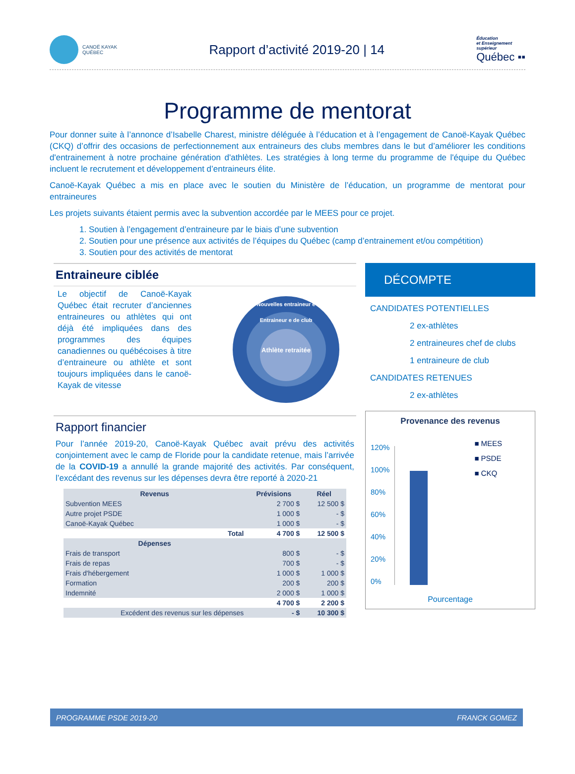CANOË KAYAK
QUÉBEC
Rapport d’activité 2019-20 | 14
Éducation
et Enseignement
supérieur
Québec ▪▪
Programme de mentorat
Pour donner suite à l’annonce d’Isabelle Charest, ministre déléguée à l’éducation et à l’engagement de Canoë-Kayak Québec (CKQ) d’offrir des occasions de perfectionnement aux entraineurs des clubs membres dans le but d’améliorer les conditions d'entrainement à notre prochaine génération d'athlètes. Les stratégies à long terme du programme de l'équipe du Québec incluent le recrutement et développement d’entraineurs élite.
Canoë-Kayak Québec a mis en place avec le soutien du Ministère de l’éducation, un programme de mentorat pour entraineures
Les projets suivants étaient permis avec la subvention accordée par le MEES pour ce projet.
1. Soutien à l’engagement d’entraineure par le biais d’une subvention
2. Soutien pour une présence aux activités de l’équipes du Québec (camp d’entrainement et/ou compétition)
3. Soutien pour des activités de mentorat
Entraineure ciblée
Le objectif de Canoë-Kayak Québec était recruter d’anciennes entraineures ou athlètes qui ont déjà été impliquées dans des programmes des équipes canadiennes ou québécoises à titre d’entraineure ou athlète et sont toujours impliquées dans le canoë-Kayak de vitesse
Nouvelles entraineur e
Entraineur e de club
Athlète retraitée
Rapport financier
Pour l’année 2019-20, Canoë-Kayak Québec avait prévu des activités conjointement avec le camp de Floride pour la candidate retenue, mais l’arrivée de la COVID-19 a annullé la grande majorité des activités. Par conséquent, l’excédant des revenus sur les dépenses devra être reporté à 2020-21
| Revenus | Prévisions | Réel |
| --- | --- | --- |
| Subvention MEES | 2 700 $ | 12 500 $ |
| Autre projet PSDE | 1 000 $ | - $ |
| Canoë-Kayak Québec | 1 000 $ | - $ |
| Total | 4 700 $ | 12 500 $ |
| Dépenses | | |
| Frais de transport | 800 $ | - $ |
| Frais de repas | 700 $ | - $ |
| Frais d'hébergement | 1 000 $ | 1 000 $ |
| Formation | 200 $ | 200 $ |
| Indemnité | 2 000 $ | 1 000 $ |
| | 4 700 $ | 2 200 $ |
| Excédent des revenus sur les dépenses | - $ | 10 300 $ |
DÉCOMPTE
CANDIDATES POTENTIELLES
2 ex-athlètes
2 entraineures chef de clubs
1 entraineure de club
CANDIDATES RETENUES
2 ex-athlètes
Provenance des revenus
120%
100%
80%
60%
40%
20%
0%
■ MEES
■ PSDE
■ CKQ
Pourcentage
PROGRAMME PSDE 2019-20 FRANCK GOMEZ